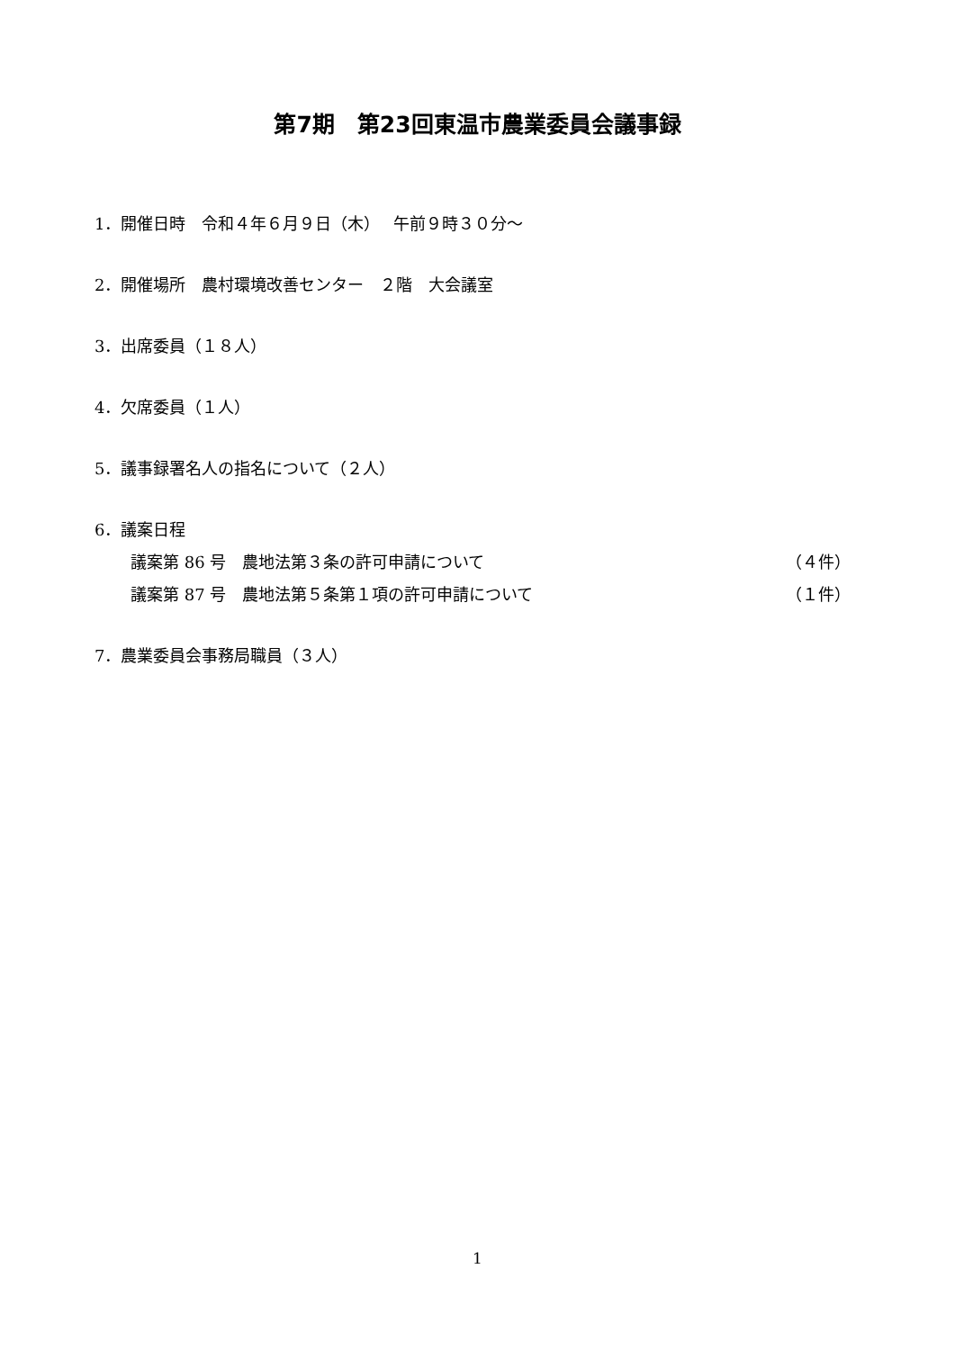第7期　第23回東温市農業委員会議事録
1．開催日時　令和４年６月９日（木）　 午前９時３０分～
2．開催場所　農村環境改善センター　２階　大会議室
3．出席委員（１８人）
4．欠席委員（１人）
5．議事録署名人の指名について（２人）
6．議案日程
議案第 86 号　農地法第３条の許可申請について （４件）
議案第 87 号　農地法第５条第１項の許可申請について （１件）
7．農業委員会事務局職員（３人）
1